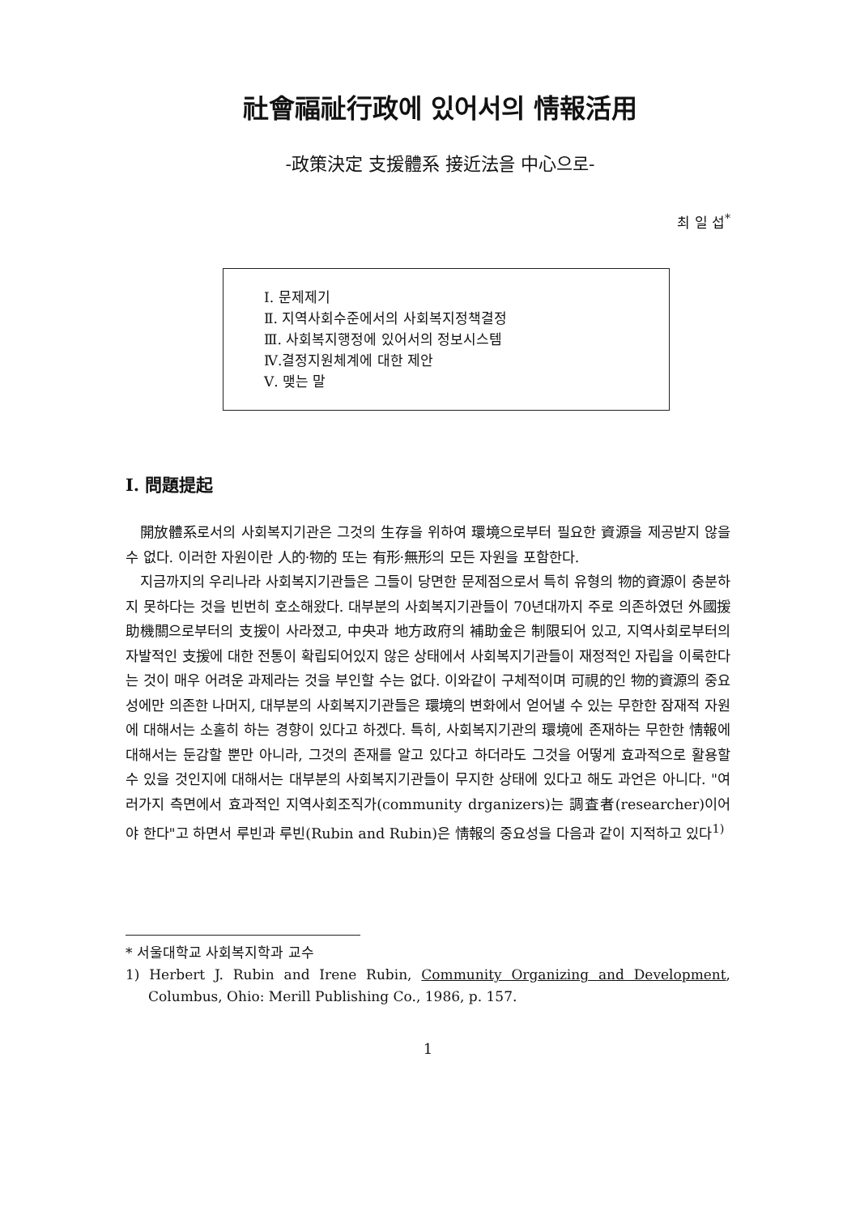社會福祉行政에 있어서의 情報活用
-政策決定 支援體系 接近法을 中心으로-
최 일 섭<sup>*</sup>
Ⅰ. 문제제기
Ⅱ. 지역사회수준에서의 사회복지정책결정
Ⅲ. 사회복지행정에 있어서의 정보시스템
Ⅳ.결정지원체계에 대한 제안
Ⅴ. 맺는 말
Ⅰ. 問題提起
開放體系로서의 사회복지기관은 그것의 生存을 위하여 環境으로부터 필요한 資源을 제공받지 않을 수 없다. 이러한 자원이란 人的·物的 또는 有形·無形의 모든 자원을 포함한다.
지금까지의 우리나라 사회복지기관들은 그들이 당면한 문제점으로서 특히 유형의 物的資源이 충분하지 못하다는 것을 빈번히 호소해왔다. 대부분의 사회복지기관들이 70년대까지 주로 의존하였던 外國援助機關으로부터의 支援이 사라졌고, 中央과 地方政府의 補助金은 制限되어 있고, 지역사회로부터의 자발적인 支援에 대한 전통이 확립되어있지 않은 상태에서 사회복지기관들이 재정적인 자립을 이룩한다는 것이 매우 어려운 과제라는 것을 부인할 수는 없다. 이와같이 구체적이며 可視的인 物的資源의 중요성에만 의존한 나머지, 대부분의 사회복지기관들은 環境의 변화에서 얻어낼 수 있는 무한한 잠재적 자원에 대해서는 소홀히 하는 경향이 있다고 하겠다. 특히, 사회복지기관의 環境에 존재하는 무한한 情報에 대해서는 둔감할 뿐만 아니라, 그것의 존재를 알고 있다고 하더라도 그것을 어떻게 효과적으로 활용할 수 있을 것인지에 대해서는 대부분의 사회복지기관들이 무지한 상태에 있다고 해도 과언은 아니다. "여러가지 측면에서 효과적인 지역사회조직가(community drganizers)는 調査者(researcher)이어야 한다"고 하면서 루빈과 루빈(Rubin and Rubin)은 情報의 중요성을 다음과 같이 지적하고 있다<sup>1)</sup>
* 서울대학교 사회복지학과 교수
1) Herbert J. Rubin and Irene Rubin, Community Organizing and Development, Columbus, Ohio: Merill Publishing Co., 1986, p. 157.
1